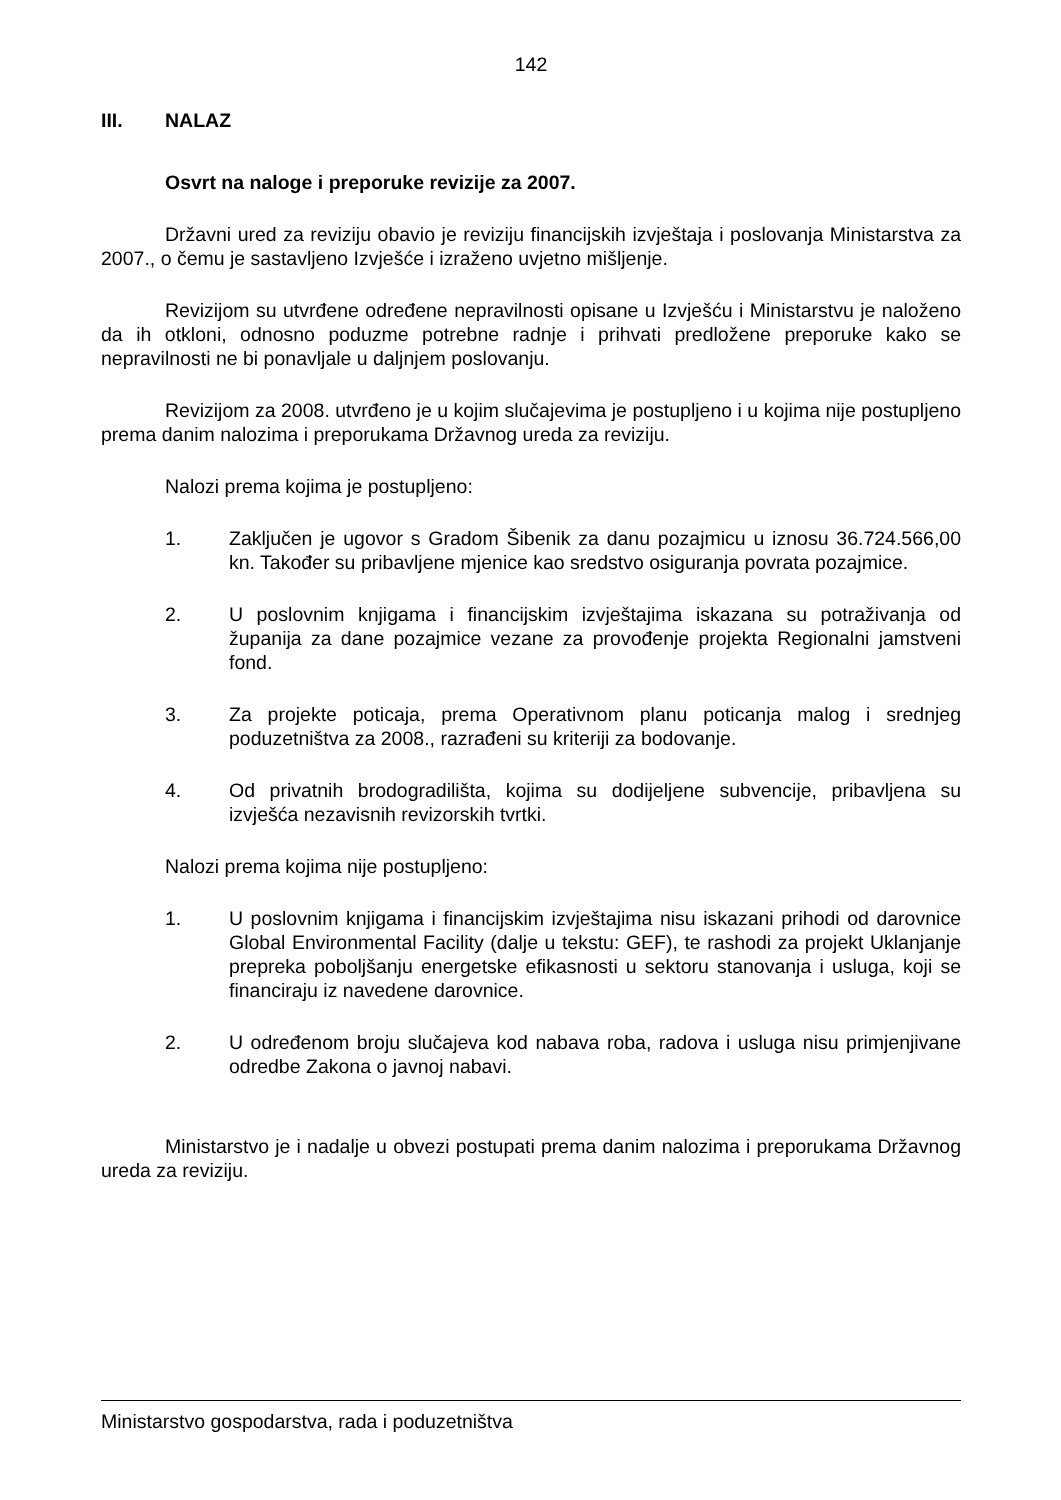142
III. NALAZ
Osvrt na naloge i preporuke revizije za 2007.
Državni ured za reviziju obavio je reviziju financijskih izvještaja i poslovanja Ministarstva za 2007., o čemu je sastavljeno Izvješće i izraženo uvjetno mišljenje.
Revizijom su utvrđene određene nepravilnosti opisane u Izvješću i Ministarstvu je naloženo da ih otkloni, odnosno poduzme potrebne radnje i prihvati predložene preporuke kako se nepravilnosti ne bi ponavljale u daljnjem poslovanju.
Revizijom za 2008. utvrđeno je u kojim slučajevima je postupljeno i u kojima nije postupljeno prema danim nalozima i preporukama Državnog ureda za reviziju.
Nalozi prema kojima je postupljeno:
1. Zaključen je ugovor s Gradom Šibenik za danu pozajmicu u iznosu 36.724.566,00 kn. Također su pribavljene mjenice kao sredstvo osiguranja povrata pozajmice.
2. U poslovnim knjigama i financijskim izvještajima iskazana su potraživanja od županija za dane pozajmice vezane za provođenje projekta Regionalni jamstveni fond.
3. Za projekte poticaja, prema Operativnom planu poticanja malog i srednjeg poduzetništva za 2008., razrađeni su kriteriji za bodovanje.
4. Od privatnih brodogradilišta, kojima su dodijeljene subvencije, pribavljena su izvješća nezavisnih revizorskih tvrtki.
Nalozi prema kojima nije postupljeno:
1. U poslovnim knjigama i financijskim izvještajima nisu iskazani prihodi od darovnice Global Environmental Facility (dalje u tekstu: GEF), te rashodi za projekt Uklanjanje prepreka poboljšanju energetske efikasnosti u sektoru stanovanja i usluga, koji se financiraju iz navedene darovnice.
2. U određenom broju slučajeva kod nabava roba, radova i usluga nisu primjenjivane odredbe Zakona o javnoj nabavi.
Ministarstvo je i nadalje u obvezi postupati prema danim nalozima i preporukama Državnog ureda za reviziju.
Ministarstvo gospodarstva, rada i poduzetništva